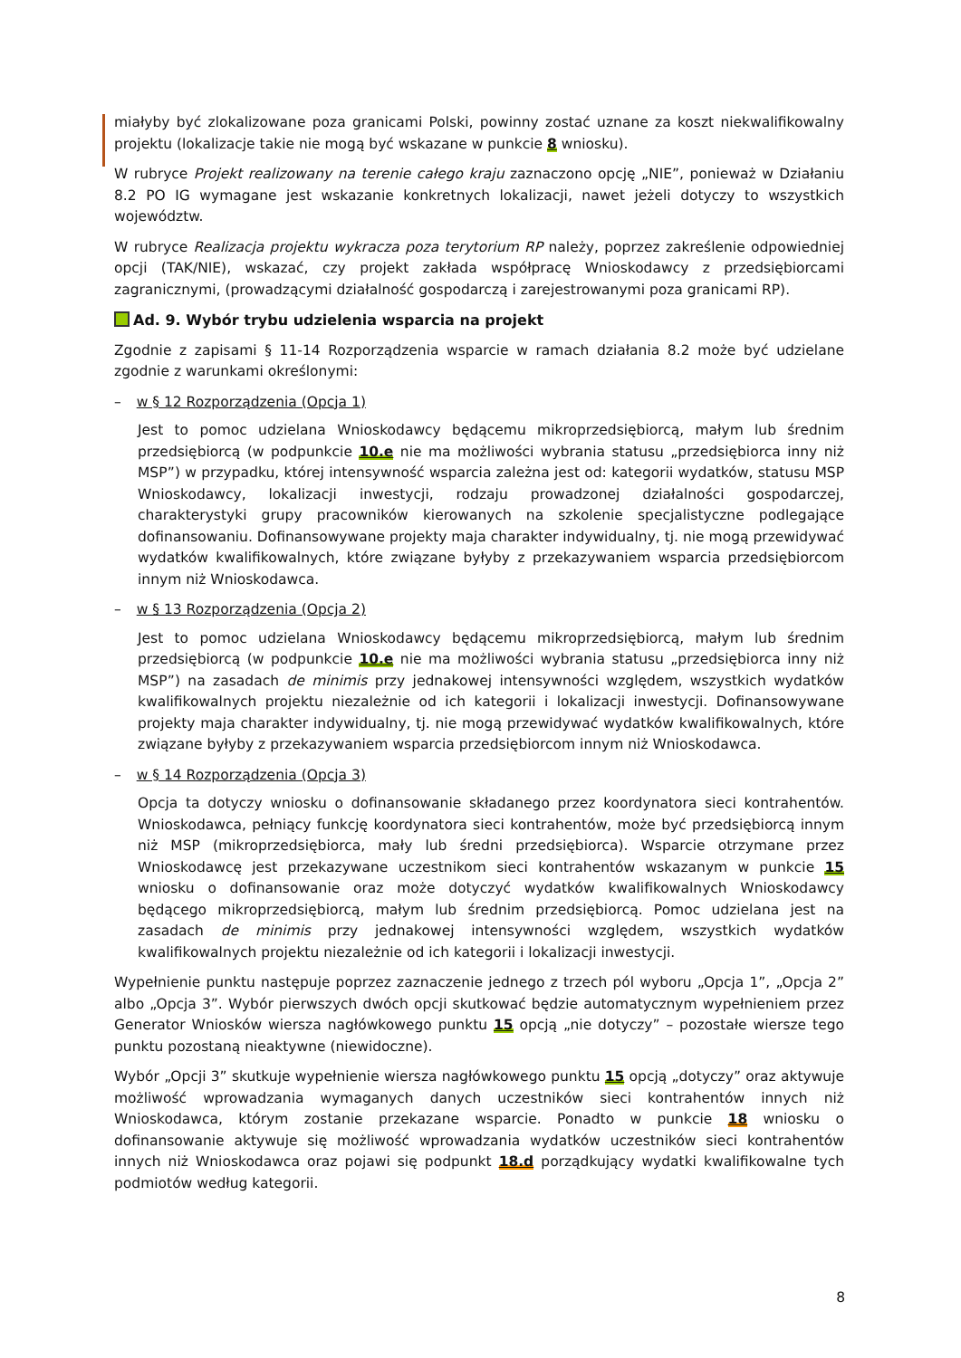miałyby być zlokalizowane poza granicami Polski, powinny zostać uznane za koszt niekwalifikowalny projektu (lokalizacje takie nie mogą być wskazane w punkcie 8 wniosku).
W rubryce Projekt realizowany na terenie całego kraju zaznaczono opcję „NIE”, ponieważ w Działaniu 8.2 PO IG wymagane jest wskazanie konkretnych lokalizacji, nawet jeżeli dotyczy to wszystkich województw.
W rubryce Realizacja projektu wykracza poza terytorium RP należy, poprzez zakreślenie odpowiedniej opcji (TAK/NIE), wskazać, czy projekt zakłada współpracę Wnioskodawcy z przedsiębiorcami zagranicznymi, (prowadzącymi działalność gospodarczą i zarejestrowanymi poza granicami RP).
Ad. 9. Wybór trybu udzielenia wsparcia na projekt
Zgodnie z zapisami § 11-14 Rozporządzenia wsparcie w ramach działania 8.2 może być udzielane zgodnie z warunkami określonymi:
– w § 12 Rozporządzenia (Opcja 1)
Jest to pomoc udzielana Wnioskodawcy będącemu mikroprzedsiębiorcą, małym lub średnim przedsiębiorcą (w podpunkcie 10.e nie ma możliwości wybrania statusu „przedsiębiorca inny niż MSP”) w przypadku, której intensywność wsparcia zależna jest od: kategorii wydatków, statusu MSP Wnioskodawcy, lokalizacji inwestycji, rodzaju prowadzonej działalności gospodarczej, charakterystyki grupy pracowników kierowanych na szkolenie specjalistyczne podlegające dofinansowaniu. Dofinansowywane projekty maja charakter indywidualny, tj. nie mogą przewidywać wydatków kwalifikowalnych, które związane byłyby z przekazywaniem wsparcia przedsiębiorcom innym niż Wnioskodawca.
– w § 13 Rozporządzenia (Opcja 2)
Jest to pomoc udzielana Wnioskodawcy będącemu mikroprzedsiębiorcą, małym lub średnim przedsiębiorcą (w podpunkcie 10.e nie ma możliwości wybrania statusu „przedsiębiorca inny niż MSP”) na zasadach de minimis przy jednakowej intensywności względem, wszystkich wydatków kwalifikowalnych projektu niezależnie od ich kategorii i lokalizacji inwestycji. Dofinansowywane projekty maja charakter indywidualny, tj. nie mogą przewidywać wydatków kwalifikowalnych, które związane byłyby z przekazywaniem wsparcia przedsiębiorcom innym niż Wnioskodawca.
– w § 14 Rozporządzenia (Opcja 3)
Opcja ta dotyczy wniosku o dofinansowanie składanego przez koordynatora sieci kontrahentów. Wnioskodawca, pełniący funkcję koordynatora sieci kontrahentów, może być przedsiębiorcą innym niż MSP (mikroprzedsiębiorca, mały lub średni przedsiębiorca). Wsparcie otrzymane przez Wnioskodawcę jest przekazywane uczestnikom sieci kontrahentów wskazanym w punkcie 15 wniosku o dofinansowanie oraz może dotyczyć wydatków kwalifikowalnych Wnioskodawcy będącego mikroprzedsiębiorcą, małym lub średnim przedsiębiorcą. Pomoc udzielana jest na zasadach de minimis przy jednakowej intensywności względem, wszystkich wydatków kwalifikowalnych projektu niezależnie od ich kategorii i lokalizacji inwestycji.
Wypełnienie punktu następuje poprzez zaznaczenie jednego z trzech pól wyboru „Opcja 1”, „Opcja 2” albo „Opcja 3”. Wybór pierwszych dwóch opcji skutkować będzie automatycznym wypełnieniem przez Generator Wniosków wiersza nagłówkowego punktu 15 opcją „nie dotyczy” – pozostałe wiersze tego punktu pozostaną nieaktywne (niewidoczne).
Wybór „Opcji 3” skutkuje wypełnienie wiersza nagłówkowego punktu 15 opcją „dotyczy” oraz aktywuje możliwość wprowadzania wymaganych danych uczestników sieci kontrahentów innych niż Wnioskodawca, którym zostanie przekazane wsparcie. Ponadto w punkcie 18 wniosku o dofinansowanie aktywuje się możliwość wprowadzania wydatków uczestników sieci kontrahentów innych niż Wnioskodawca oraz pojawi się podpunkt 18.d porządkujący wydatki kwalifikowalne tych podmiotów według kategorii.
8